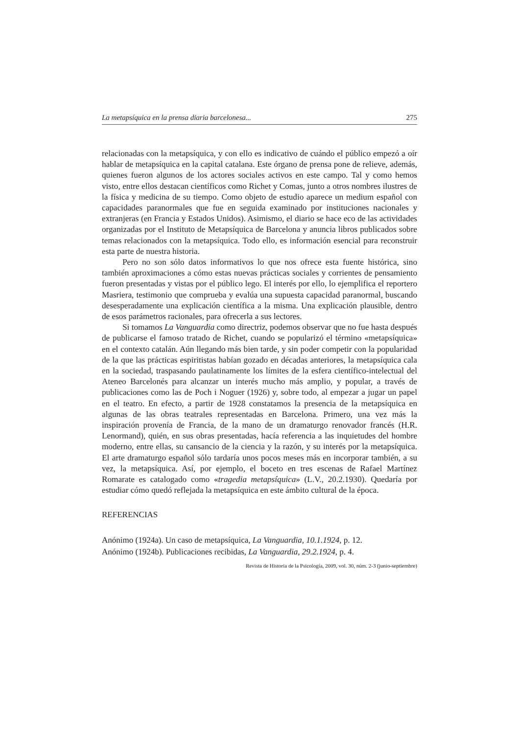La metapsíquica en la prensa diaria barcelonesa... 275
relacionadas con la metapsíquica, y con ello es indicativo de cuándo el público empezó a oír hablar de metapsíquica en la capital catalana. Este órgano de prensa pone de relieve, además, quienes fueron algunos de los actores sociales activos en este campo. Tal y como hemos visto, entre ellos destacan científicos como Richet y Comas, junto a otros nombres ilustres de la física y medicina de su tiempo. Como objeto de estudio aparece un medium español con capacidades paranormales que fue en seguida examinado por instituciones nacionales y extranjeras (en Francia y Estados Unidos). Asimismo, el diario se hace eco de las actividades organizadas por el Instituto de Metapsíquica de Barcelona y anuncia libros publicados sobre temas relacionados con la metapsíquica. Todo ello, es información esencial para reconstruir esta parte de nuestra historia.
Pero no son sólo datos informativos lo que nos ofrece esta fuente histórica, sino también aproximaciones a cómo estas nuevas prácticas sociales y corrientes de pensamiento fueron presentadas y vistas por el público lego. El interés por ello, lo ejemplifica el reportero Masriera, testimonio que comprueba y evalúa una supuesta capacidad paranormal, buscando desesperadamente una explicación científica a la misma. Una explicación plausible, dentro de esos parámetros racionales, para ofrecerla a sus lectores.
Si tomamos La Vanguardia como directriz, podemos observar que no fue hasta después de publicarse el famoso tratado de Richet, cuando se popularizó el término «metapsíquica» en el contexto catalán. Aún llegando más bien tarde, y sin poder competir con la popularidad de la que las prácticas espiritistas habían gozado en décadas anteriores, la metapsíquica cala en la sociedad, traspasando paulatinamente los límites de la esfera científico-intelectual del Ateneo Barcelonés para alcanzar un interés mucho más amplio, y popular, a través de publicaciones como las de Poch i Noguer (1926) y, sobre todo, al empezar a jugar un papel en el teatro. En efecto, a partir de 1928 constatamos la presencia de la metapsíquica en algunas de las obras teatrales representadas en Barcelona. Primero, una vez más la inspiración provenía de Francia, de la mano de un dramaturgo renovador francés (H.R. Lenormand), quién, en sus obras presentadas, hacía referencia a las inquietudes del hombre moderno, entre ellas, su cansancio de la ciencia y la razón, y su interés por la metapsíquica. El arte dramaturgo español sólo tardaría unos pocos meses más en incorporar también, a su vez, la metapsíquica. Así, por ejemplo, el boceto en tres escenas de Rafael Martínez Romarate es catalogado como «tragedia metapsíquica» (L.V., 20.2.1930). Quedaría por estudiar cómo quedó reflejada la metapsíquica en este ámbito cultural de la época.
REFERENCIAS
Anónimo (1924a). Un caso de metapsíquica, La Vanguardia, 10.1.1924, p. 12.
Anónimo (1924b). Publicaciones recibidas, La Vanguardia, 29.2.1924, p. 4.
Revista de Historia de la Psicología, 2009, vol. 30, núm. 2-3 (junio-septiembre)